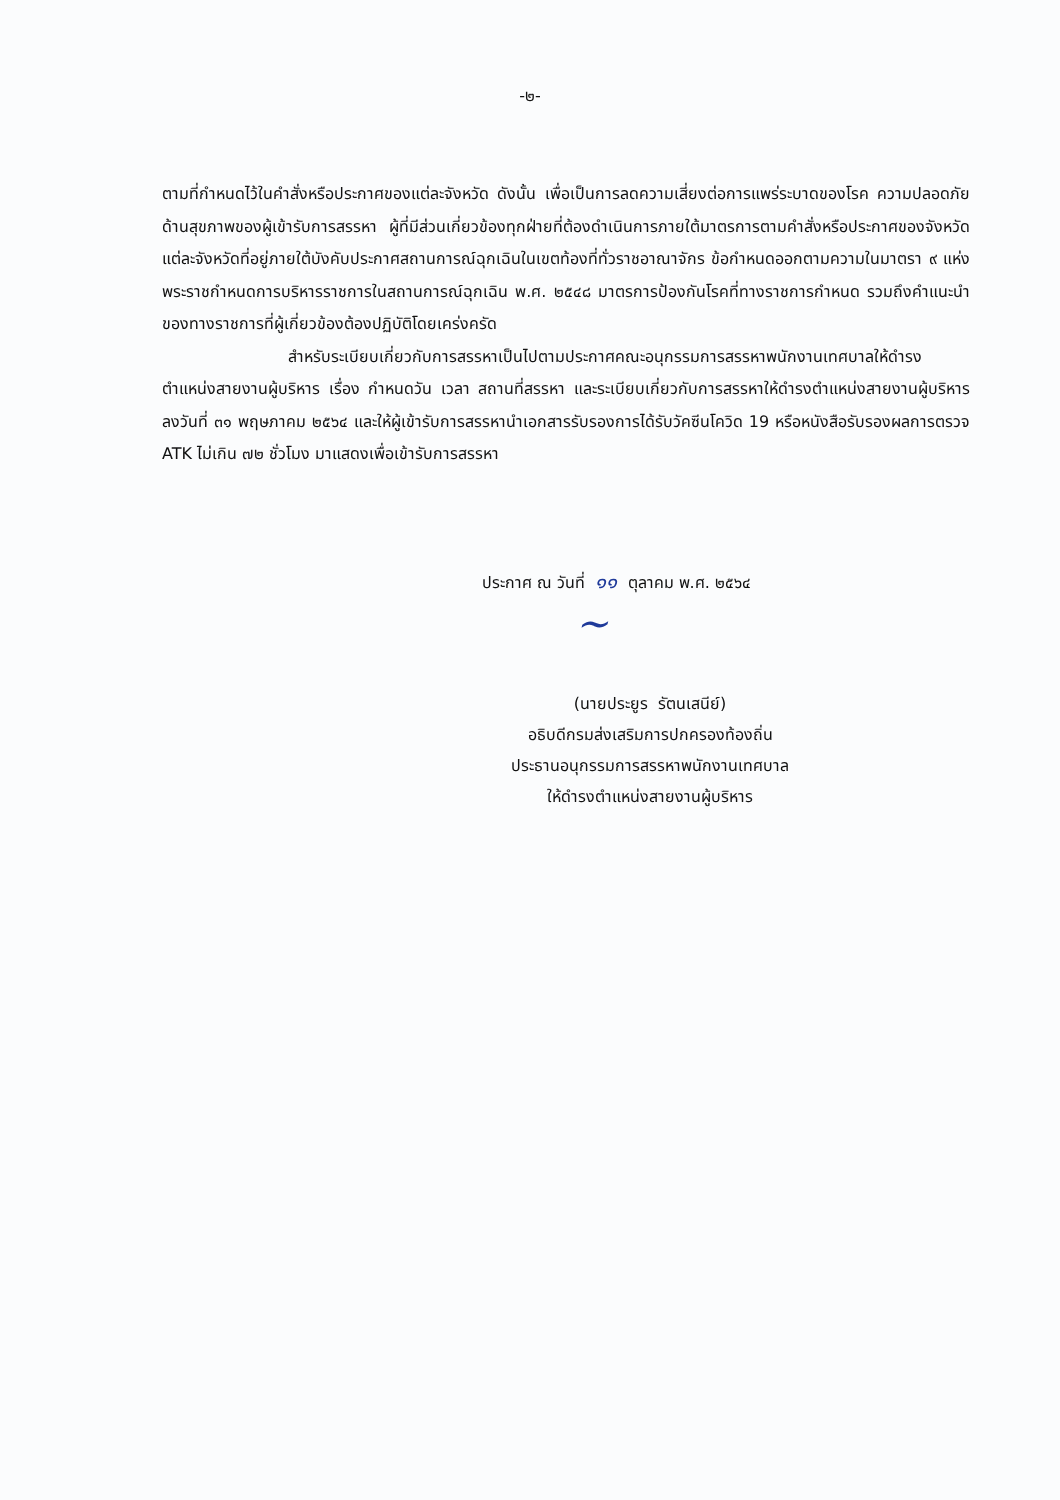-๒-
ตามที่กำหนดไว้ในคำสั่งหรือประกาศของแต่ละจังหวัด ดังนั้น เพื่อเป็นการลดความเสี่ยงต่อการแพร่ระบาดของโรค ความปลอดภัยด้านสุขภาพของผู้เข้ารับการสรรหา ผู้ที่มีส่วนเกี่ยวข้องทุกฝ่ายที่ต้องดำเนินการภายใต้มาตรการตามคำสั่งหรือประกาศของจังหวัดแต่ละจังหวัดที่อยู่ภายใต้บังคับประกาศสถานการณ์ฉุกเฉินในเขตท้องที่ทั่วราชอาณาจักร ข้อกำหนดออกตามความในมาตรา ๙ แห่งพระราชกำหนดการบริหารราชการในสถานการณ์ฉุกเฉิน พ.ศ. ๒๕๔๘ มาตรการป้องกันโรคที่ทางราชการกำหนด รวมถึงคำแนะนำของทางราชการที่ผู้เกี่ยวข้องต้องปฏิบัติโดยเคร่งครัด
สำหรับระเบียบเกี่ยวกับการสรรหาเป็นไปตามประกาศคณะอนุกรรมการสรรหาพนักงานเทศบาลให้ดำรงตำแหน่งสายงานผู้บริหาร เรื่อง กำหนดวัน เวลา สถานที่สรรหา และระเบียบเกี่ยวกับการสรรหาให้ดำรงตำแหน่งสายงานผู้บริหาร ลงวันที่ ๓๑ พฤษภาคม ๒๕๖๔ และให้ผู้เข้ารับการสรรหานำเอกสารรับรองการได้รับวัคซีนโควิด 19 หรือหนังสือรับรองผลการตรวจ ATK ไม่เกิน ๗๒ ชั่วโมง มาแสดงเพื่อเข้ารับการสรรหา
ประกาศ ณ วันที่ ๑๑ ตุลาคม พ.ศ. ๒๕๖๔
~
(นายประยูร รัตนเสนีย์)
อธิบดีกรมส่งเสริมการปกครองท้องถิ่น
ประธานอนุกรรมการสรรหาพนักงานเทศบาล
ให้ดำรงตำแหน่งสายงานผู้บริหาร